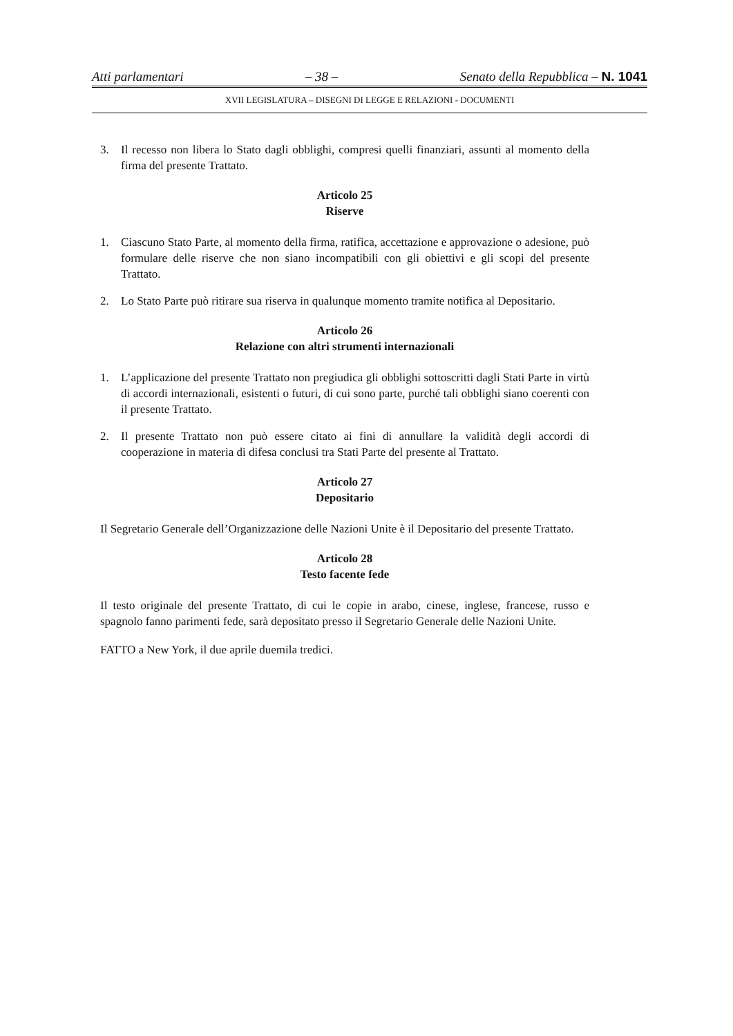Atti parlamentari – 38 – Senato della Repubblica – N. 1041
XVII LEGISLATURA – DISEGNI DI LEGGE E RELAZIONI - DOCUMENTI
3. Il recesso non libera lo Stato dagli obblighi, compresi quelli finanziari, assunti al momento della firma del presente Trattato.
Articolo 25
Riserve
1. Ciascuno Stato Parte, al momento della firma, ratifica, accettazione e approvazione o adesione, può formulare delle riserve che non siano incompatibili con gli obiettivi e gli scopi del presente Trattato.
2. Lo Stato Parte può ritirare sua riserva in qualunque momento tramite notifica al Depositario.
Articolo 26
Relazione con altri strumenti internazionali
1. L’applicazione del presente Trattato non pregiudica gli obblighi sottoscritti dagli Stati Parte in virtù di accordi internazionali, esistenti o futuri, di cui sono parte, purché tali obblighi siano coerenti con il presente Trattato.
2. Il presente Trattato non può essere citato ai fini di annullare la validità degli accordi di cooperazione in materia di difesa conclusi tra Stati Parte del presente al Trattato.
Articolo 27
Depositario
Il Segretario Generale dell’Organizzazione delle Nazioni Unite è il Depositario del presente Trattato.
Articolo 28
Testo facente fede
Il testo originale del presente Trattato, di cui le copie in arabo, cinese, inglese, francese, russo e spagnolo fanno parimenti fede, sarà depositato presso il Segretario Generale delle Nazioni Unite.
FATTO a New York, il due aprile duemila tredici.